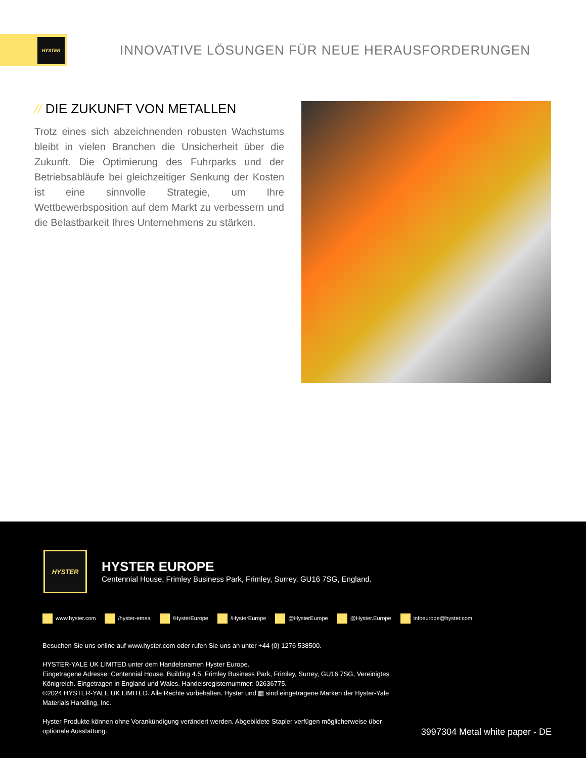HYSTER
INNOVATIVE LÖSUNGEN FÜR NEUE HERAUSFORDERUNGEN
// DIE ZUKUNFT VON METALLEN
Trotz eines sich abzeichnenden robusten Wachstums bleibt in vielen Branchen die Unsicherheit über die Zukunft. Die Optimierung des Fuhrparks und der Betriebsabläufe bei gleichzeitiger Senkung der Kosten ist eine sinnvolle Strategie, um Ihre Wettbewerbsposition auf dem Markt zu verbessern und die Belastbarkeit Ihres Unternehmens zu stärken.
HYSTER
HYSTER EUROPE
Centennial House, Frimley Business Park, Frimley, Surrey, GU16 7SG, England.
www.hyster.com /hyster-emea /HysterEurope /HysterEurope @HysterEurope @Hyster.Europe infoeurope@hyster.com
Besuchen Sie uns online auf www.hyster.com oder rufen Sie uns an unter +44 (0) 1276 538500.
HYSTER-YALE UK LIMITED unter dem Handelsnamen Hyster Europe.
Eingetragene Adresse: Centennial House, Building 4.5, Frimley Business Park, Frimley, Surrey, GU16 7SG, Vereinigtes Königreich. Eingetragen in England und Wales. Handelsregisternummer: 02636775.
©2024 HYSTER-YALE UK LIMITED. Alle Rechte vorbehalten. Hyster und ▦ sind eingetragene Marken der Hyster-Yale Materials Handling, Inc.
Hyster Produkte können ohne Vorankündigung verändert werden. Abgebildete Stapler verfügen möglicherweise über optionale Ausstattung.
3997304 Metal white paper - DE